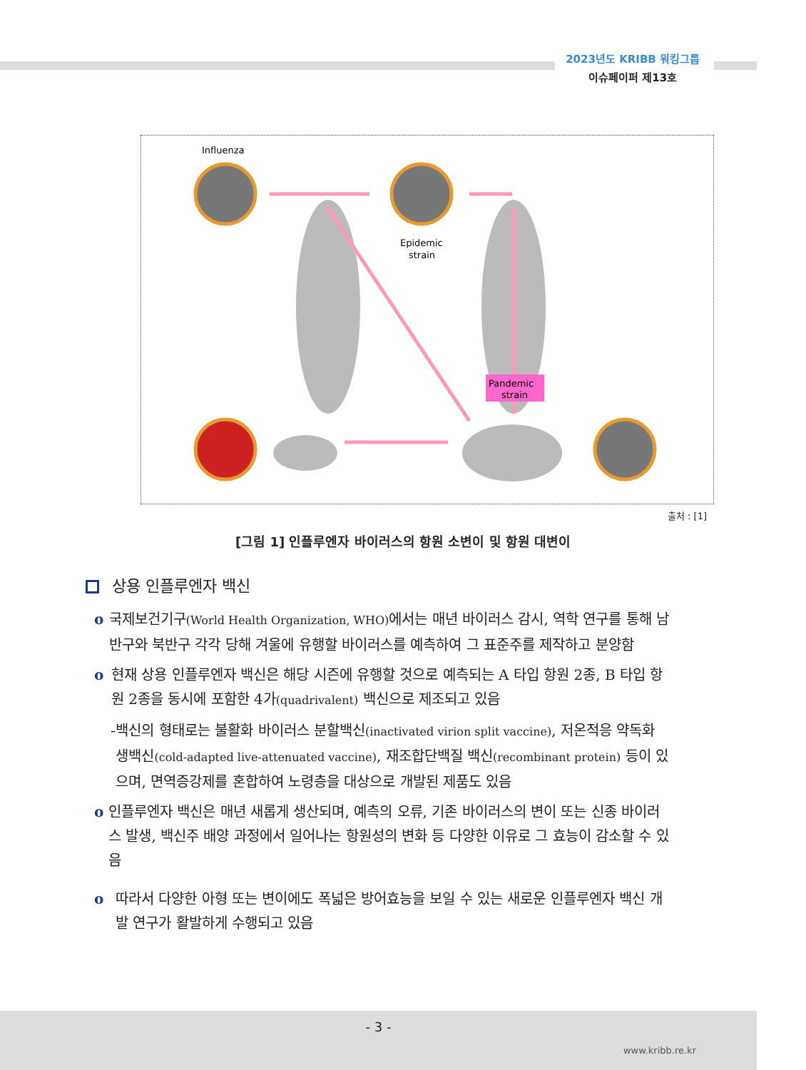2023년도 KRIBB 워킹그룹
이슈페이퍼 제13호
Influenza
Epidemic
strain
Pandemic
strain
출처 : [1]
[그림 1] 인플루엔자 바이러스의 항원 소변이 및 항원 대변이
상용 인플루엔자 백신
o 국제보건기구(World Health Organization, WHO) 에서는 매년 바이러스 감시, 역학 연구를 통해 남반구와 북반구 각각 당해 겨울에 유행할 바이러스를 예측하여 그 표준주를 제작하고 분양함
o 현재 상용 인플루엔자 백신은 해당 시즌에 유행할 것으로 예측되는 A 타입 항원 2종, B 타입 항원 2종을 동시에 포함한 4가(quadrivalent) 백신으로 제조되고 있음
- 백신의 형태로는 불활화 바이러스 분할백신(inactivated virion split vaccine), 저온적응 약독화 생백신(cold-adapted live-attenuated vaccine), 재조합단백질 백신(recombinant protein) 등이 있으며, 면역증강제를 혼합하여 노령층을 대상으로 개발된 제품도 있음
o 인플루엔자 백신은 매년 새롭게 생산되며, 예측의 오류, 기존 바이러스의 변이 또는 신종 바이러스 발생, 백신주 배양 과정에서 일어나는 항원성의 변화 등 다양한 이유로 그 효능이 감소할 수 있음
o 따라서 다양한 아형 또는 변이에도 폭넓은 방어효능을 보일 수 있는 새로운 인플루엔자 백신 개발 연구가 활발하게 수행되고 있음
- 3 -
www.kribb.re.kr